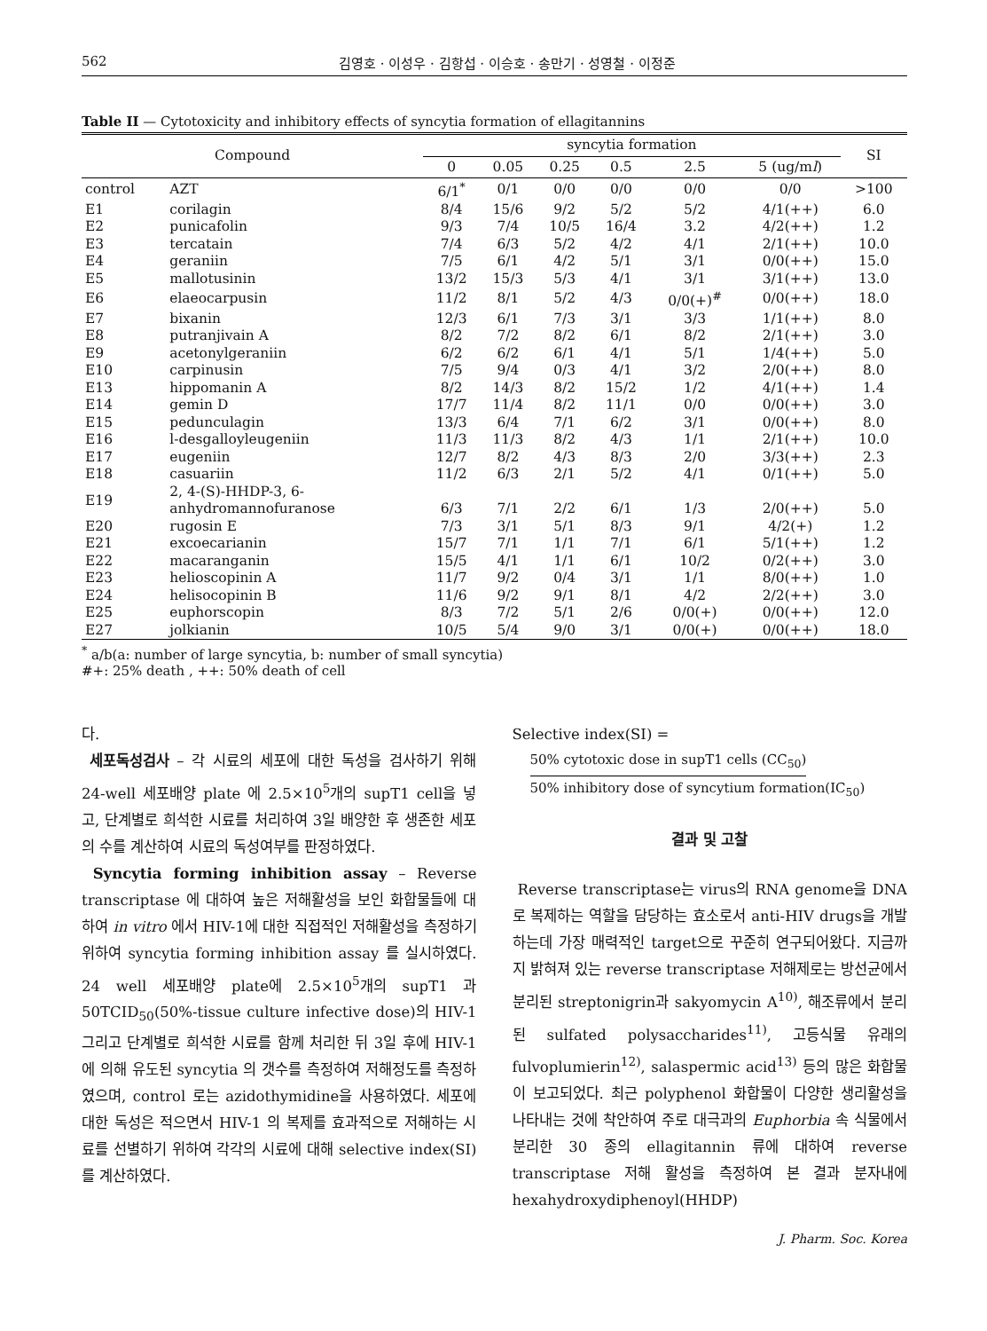562 김영호 · 이성우 · 김항섭 · 이승호 · 송만기 · 성영철 · 이정준
Table II — Cytotoxicity and inhibitory effects of syncytia formation of ellagitannins
| Compound | | syncytia formation | | | | | | SI |
| --- | --- | --- | --- | --- | --- | --- | --- | --- |
| | | 0 | 0.05 | 0.25 | 0.5 | 2.5 | 5 (ug/m l ) | |
| control | AZT | 6/1<sup>*</sup> | 0/1 | 0/0 | 0/0 | 0/0 | 0/0 | >100 |
| E1 | corilagin | 8/4 | 15/6 | 9/2 | 5/2 | 5/2 | 4/1(++) | 6.0 |
| E2 | punicafolin | 9/3 | 7/4 | 10/5 | 16/4 | 3.2 | 4/2(++) | 1.2 |
| E3 | tercatain | 7/4 | 6/3 | 5/2 | 4/2 | 4/1 | 2/1(++) | 10.0 |
| E4 | geraniin | 7/5 | 6/1 | 4/2 | 5/1 | 3/1 | 0/0(++) | 15.0 |
| E5 | mallotusinin | 13/2 | 15/3 | 5/3 | 4/1 | 3/1 | 3/1(++) | 13.0 |
| E6 | elaeocarpusin | 11/2 | 8/1 | 5/2 | 4/3 | 0/0(+)<sup>#</sup> | 0/0(++) | 18.0 |
| E7 | bixanin | 12/3 | 6/1 | 7/3 | 3/1 | 3/3 | 1/1(++) | 8.0 |
| E8 | putranjivain A | 8/2 | 7/2 | 8/2 | 6/1 | 8/2 | 2/1(++) | 3.0 |
| E9 | acetonylgeraniin | 6/2 | 6/2 | 6/1 | 4/1 | 5/1 | 1/4(++) | 5.0 |
| E10 | carpinusin | 7/5 | 9/4 | 0/3 | 4/1 | 3/2 | 2/0(++) | 8.0 |
| E13 | hippomanin A | 8/2 | 14/3 | 8/2 | 15/2 | 1/2 | 4/1(++) | 1.4 |
| E14 | gemin D | 17/7 | 11/4 | 8/2 | 11/1 | 0/0 | 0/0(++) | 3.0 |
| E15 | pedunculagin | 13/3 | 6/4 | 7/1 | 6/2 | 3/1 | 0/0(++) | 8.0 |
| E16 | l-desgalloyleugeniin | 11/3 | 11/3 | 8/2 | 4/3 | 1/1 | 2/1(++) | 10.0 |
| E17 | eugeniin | 12/7 | 8/2 | 4/3 | 8/3 | 2/0 | 3/3(++) | 2.3 |
| E18 | casuariin | 11/2 | 6/3 | 2/1 | 5/2 | 4/1 | 0/1(++) | 5.0 |
| E19 | 2, 4-(S)-HHDP-3, 6- anhydromannofuranose | 6/3 | 7/1 | 2/2 | 6/1 | 1/3 | 2/0(++) | 5.0 |
| E20 | rugosin E | 7/3 | 3/1 | 5/1 | 8/3 | 9/1 | 4/2(+) | 1.2 |
| E21 | excoecarianin | 15/7 | 7/1 | 1/1 | 7/1 | 6/1 | 5/1(++) | 1.2 |
| E22 | macaranganin | 15/5 | 4/1 | 1/1 | 6/1 | 10/2 | 0/2(++) | 3.0 |
| E23 | helioscopinin A | 11/7 | 9/2 | 0/4 | 3/1 | 1/1 | 8/0(++) | 1.0 |
| E24 | helisocopinin B | 11/6 | 9/2 | 9/1 | 8/1 | 4/2 | 2/2(++) | 3.0 |
| E25 | euphorscopin | 8/3 | 7/2 | 5/1 | 2/6 | 0/0(+) | 0/0(++) | 12.0 |
| E27 | jolkianin | 10/5 | 5/4 | 9/0 | 3/1 | 0/0(+) | 0/0(++) | 18.0 |
<sup>*</sup> a/b(a: number of large syncytia, b: number of small syncytia)
#+: 25% death , ++: 50% death of cell
다.
세포독성검사 – 각 시료의 세포에 대한 독성을 검사하기 위해 24-well 세포배양 plate 에 2.5×10<sup>5</sup>개의 supT1 cell을 넣고, 단계별로 희석한 시료를 처리하여 3일 배양한 후 생존한 세포의 수를 계산하여 시료의 독성여부를 판정하였다.
Syncytia forming inhibition assay – Reverse transcriptase 에 대하여 높은 저해활성을 보인 화합물들에 대하여 in vitro 에서 HIV-1에 대한 직접적인 저해활성을 측정하기 위하여 syncytia forming inhibition assay 를 실시하였다. 24 well 세포배양 plate에 2.5×10<sup>5</sup>개의 supT1 과 50TCID<sub>50</sub>(50%-tissue culture infective dose)의 HIV-1 그리고 단계별로 희석한 시료를 함께 처리한 뒤 3일 후에 HIV-1에 의해 유도된 syncytia 의 갯수를 측정하여 저해정도를 측정하였으며, control 로는 azidothymidine을 사용하였다. 세포에 대한 독성은 적으면서 HIV-1 의 복제를 효과적으로 저해하는 시료를 선별하기 위하여 각각의 시료에 대해 selective index(SI) 를 계산하였다.
Selective index(SI) =
50% cytotoxic dose in supT1 cells (CC<sub>50</sub>)
50% inhibitory dose of syncytium formation(IC<sub>50</sub>)
결과 및 고찰
Reverse transcriptase는 virus의 RNA genome을 DNA로 복제하는 역할을 담당하는 효소로서 anti-HIV drugs을 개발하는데 가장 매력적인 target으로 꾸준히 연구되어왔다. 지금까지 밝혀져 있는 reverse transcriptase 저해제로는 방선균에서 분리된 streptonigrin과 sakyomycin A<sup>10)</sup>, 해조류에서 분리된 sulfated polysaccharides<sup>11)</sup>, 고등식물 유래의 fulvoplumierin<sup>12)</sup>, salaspermic acid<sup>13)</sup> 등의 많은 화합물이 보고되었다. 최근 polyphenol 화합물이 다양한 생리활성을 나타내는 것에 착안하여 주로 대극과의 Euphorbia 속 식물에서 분리한 30 종의 ellagitannin 류에 대하여 reverse transcriptase 저해 활성을 측정하여 본 결과 분자내에 hexahydroxydiphenoyl(HHDP)
J. Pharm. Soc. Korea